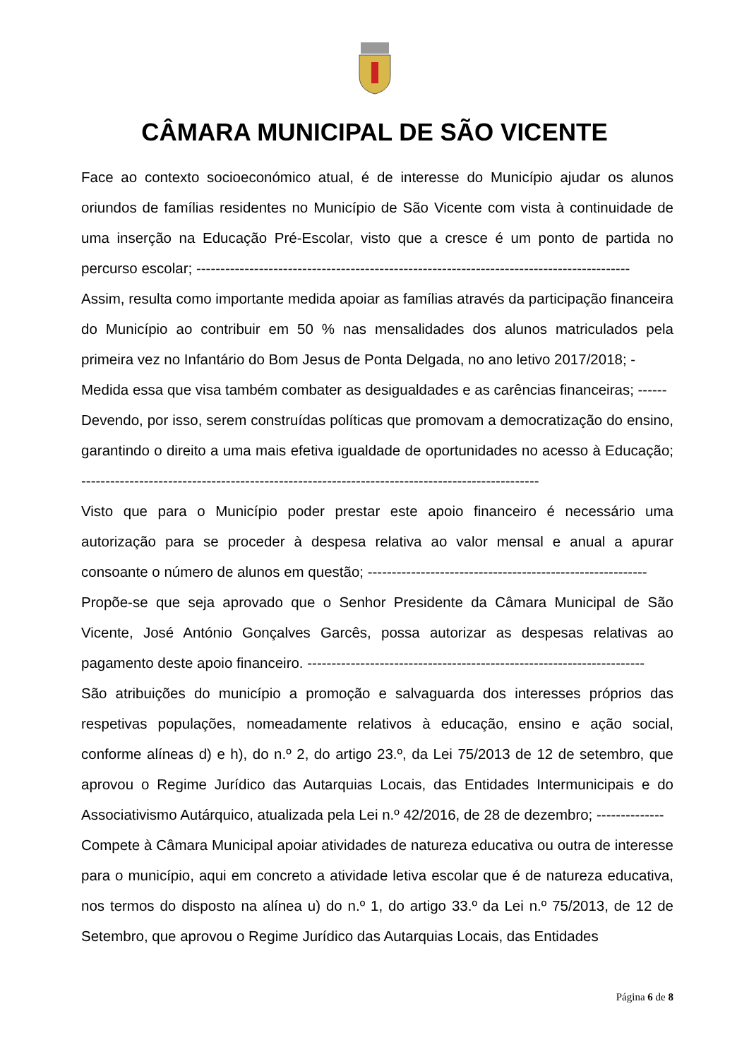CÂMARA MUNICIPAL DE SÃO VICENTE
Face ao contexto socioeconómico atual, é de interesse do Município ajudar os alunos oriundos de famílias residentes no Município de São Vicente com vista à continuidade de uma inserção na Educação Pré-Escolar, visto que a cresce é um ponto de partida no percurso escolar; ------------------------------------------------------------------------------------------
Assim, resulta como importante medida apoiar as famílias através da participação financeira do Município ao contribuir em 50 % nas mensalidades dos alunos matriculados pela primeira vez no Infantário do Bom Jesus de Ponta Delgada, no ano letivo 2017/2018; -
Medida essa que visa também combater as desigualdades e as carências financeiras; ------
Devendo, por isso, serem construídas políticas que promovam a democratização do ensino, garantindo o direito a uma mais efetiva igualdade de oportunidades no acesso à Educação; -----------------------------------------------------------------------------------------------
Visto que para o Município poder prestar este apoio financeiro é necessário uma autorização para se proceder à despesa relativa ao valor mensal e anual a apurar consoante o número de alunos em questão; ----------------------------------------------------------
Propõe-se que seja aprovado que o Senhor Presidente da Câmara Municipal de São Vicente, José António Gonçalves Garcês, possa autorizar as despesas relativas ao pagamento deste apoio financeiro. ----------------------------------------------------------------------
São atribuições do município a promoção e salvaguarda dos interesses próprios das respetivas populações, nomeadamente relativos à educação, ensino e ação social, conforme alíneas d) e h), do n.º 2, do artigo 23.º, da Lei 75/2013 de 12 de setembro, que aprovou o Regime Jurídico das Autarquias Locais, das Entidades Intermunicipais e do Associativismo Autárquico, atualizada pela Lei n.º 42/2016, de 28 de dezembro; --------------
Compete à Câmara Municipal apoiar atividades de natureza educativa ou outra de interesse para o município, aqui em concreto a atividade letiva escolar que é de natureza educativa, nos termos do disposto na alínea u) do n.º 1, do artigo 33.º da Lei n.º 75/2013, de 12 de Setembro, que aprovou o Regime Jurídico das Autarquias Locais, das Entidades
Página 6 de 8